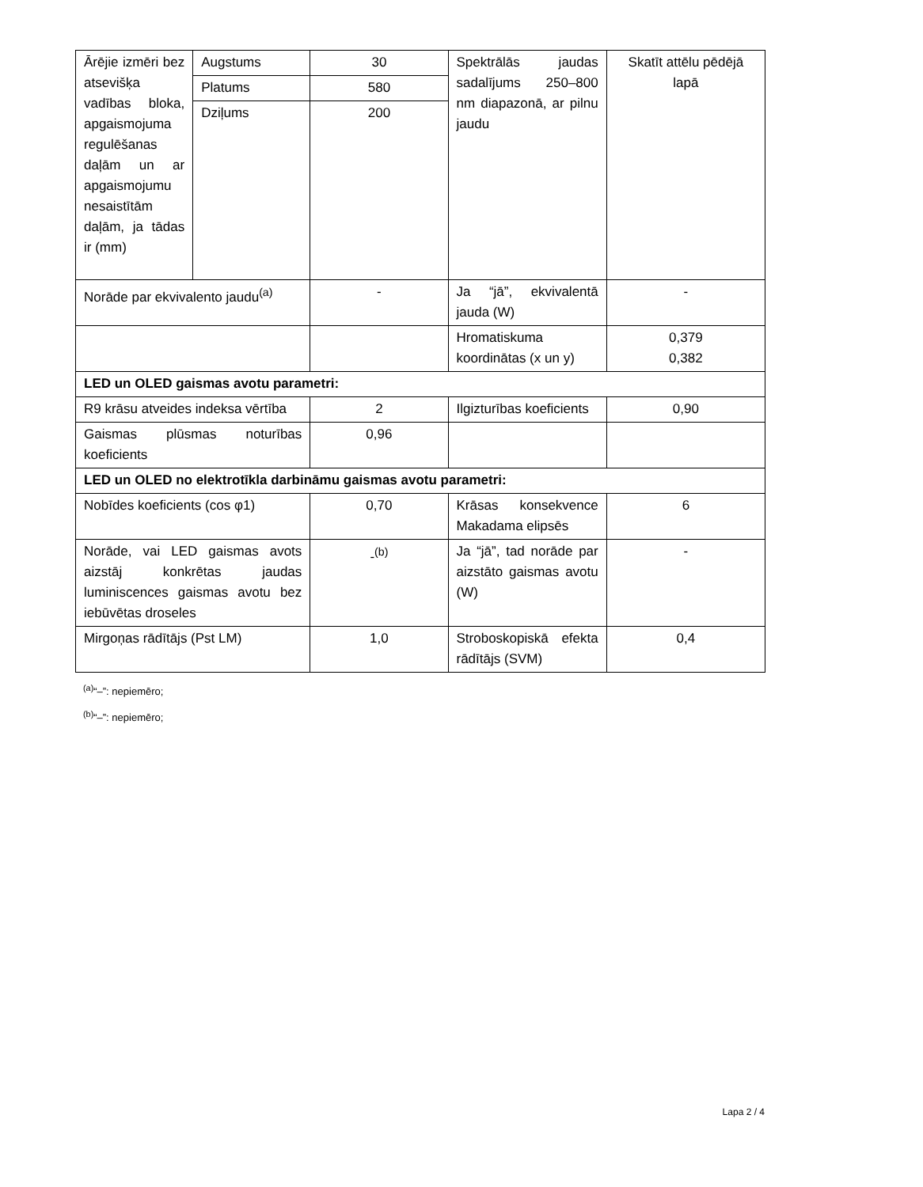| Ārējie izmēri bez atsevišķa vadības bloka, apgaismojuma regulēšanas daļām un ar apgaismojumu nesaistītām daļām, ja tādas ir (mm) | Augstums | 30 | Spektrālās jaudas sadalījums 250–800 nm diapazonā, ar pilnu jaudu | Skatīt attēlu pēdējā lapā |
| | Platums | 580 | | |
| | Dziļums | 200 | | |
| Norāde par ekvivalento jaudu<sup>(a)</sup> | | - | Ja “jā”, ekvivalentā jauda (W) | - |
| | | | Hromatiskuma koordinātas (x un y) | 0,379 0,382 |
| LED un OLED gaismas avotu parametri: | | | | |
| R9 krāsu atveides indeksa vērtība | | 2 | Ilgizturības koeficients | 0,90 |
| Gaismas plūsmas noturības koeficients | | 0,96 | | |
| LED un OLED no elektrotīkla darbināmu gaismas avotu parametri: | | | | |
| Nobīdes koeficients (cos φ1) | | 0,70 | Krāsas konsekvence Makadama elipsēs | 6 |
| Norāde, vai LED gaismas avots aizstāj konkrētas jaudas luminiscences gaismas avotu bez iebūvētas droseles | | -<sup>(b)</sup> | Ja “jā”, tad norāde par aizstāto gaismas avotu (W) | - |
| Mirgoņas rādītājs (Pst LM) | | 1,0 | Stroboskopiskā efekta rādītājs (SVM) | 0,4 |
<sup>(a)</sup> “–”: nepiemēro;
<sup>(b)</sup> “–”: nepiemēro;
Lapa 2 / 4